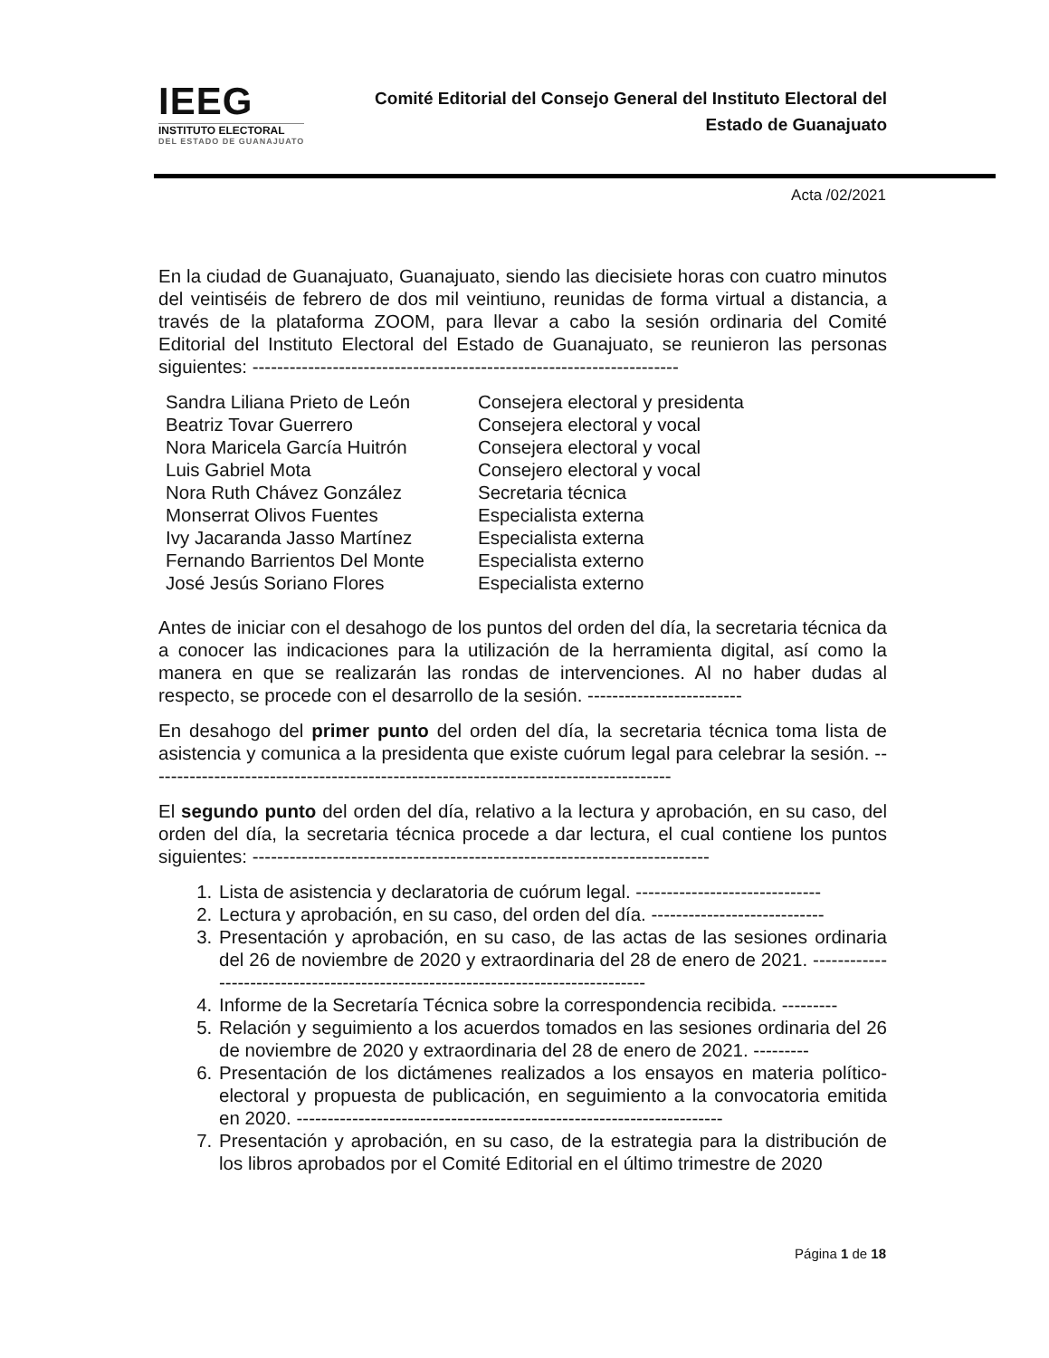IEEG
INSTITUTO ELECTORAL
DEL ESTADO DE GUANAJUATO
Comité Editorial del Consejo General del Instituto Electoral del
Estado de Guanajuato
Acta /02/2021
En la ciudad de Guanajuato, Guanajuato, siendo las diecisiete horas con cuatro minutos del veintiséis de febrero de dos mil veintiuno, reunidas de forma virtual a distancia, a través de la plataforma ZOOM, para llevar a cabo la sesión ordinaria del Comité Editorial del Instituto Electoral del Estado de Guanajuato, se reunieron las personas siguientes: ---------------------------------------------------------------------
| Sandra Liliana Prieto de León | Consejera electoral y presidenta |
| Beatriz Tovar Guerrero | Consejera electoral y vocal |
| Nora Maricela García Huitrón | Consejera electoral y vocal |
| Luis Gabriel Mota | Consejero electoral y vocal |
| Nora Ruth Chávez González | Secretaria técnica |
| Monserrat Olivos Fuentes | Especialista externa |
| Ivy Jacaranda Jasso Martínez | Especialista externa |
| Fernando Barrientos Del Monte | Especialista externo |
| José Jesús Soriano Flores | Especialista externo |
Antes de iniciar con el desahogo de los puntos del orden del día, la secretaria técnica da a conocer las indicaciones para la utilización de la herramienta digital, así como la manera en que se realizarán las rondas de intervenciones. Al no haber dudas al respecto, se procede con el desarrollo de la sesión. -------------------------
En desahogo del primer punto del orden del día, la secretaria técnica toma lista de asistencia y comunica a la presidenta que existe cuórum legal para celebrar la sesión. -------------------------------------------------------------------------------------
El segundo punto del orden del día, relativo a la lectura y aprobación, en su caso, del orden del día, la secretaria técnica procede a dar lectura, el cual contiene los puntos siguientes: --------------------------------------------------------------------------
1. Lista de asistencia y declaratoria de cuórum legal. ------------------------------
2. Lectura y aprobación, en su caso, del orden del día. ----------------------------
3. Presentación y aprobación, en su caso, de las actas de las sesiones ordinaria del 26 de noviembre de 2020 y extraordinaria del 28 de enero de 2021. ---------------------------------------------------------------------------------
4. Informe de la Secretaría Técnica sobre la correspondencia recibida. ---------
5. Relación y seguimiento a los acuerdos tomados en las sesiones ordinaria del 26 de noviembre de 2020 y extraordinaria del 28 de enero de 2021. ---------
6. Presentación de los dictámenes realizados a los ensayos en materia político-electoral y propuesta de publicación, en seguimiento a la convocatoria emitida en 2020. ---------------------------------------------------------------------
7. Presentación y aprobación, en su caso, de la estrategia para la distribución de los libros aprobados por el Comité Editorial en el último trimestre de 2020
Página 1 de 18